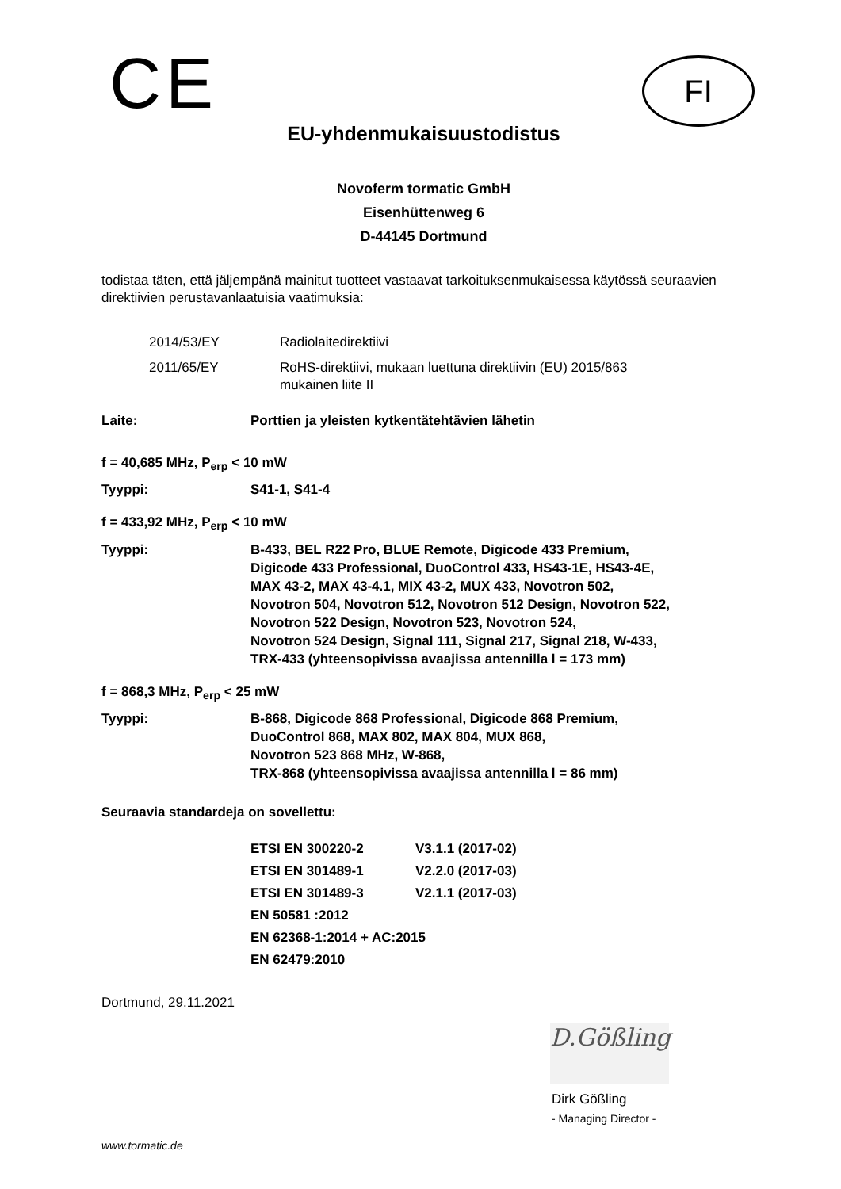CE
FI
EU-yhdenmukaisuustodistus
Novoferm tormatic GmbH
Eisenhüttenweg 6
D-44145 Dortmund
todistaa täten, että jäljempänä mainitut tuotteet vastaavat tarkoituksenmukaisessa käytössä seuraavien direktiivien perustavanlaatuisia vaatimuksia:
| 2014/53/EY | Radiolaitedirektiivi |
| 2011/65/EY | RoHS-direktiivi, mukaan luettuna direktiivin (EU) 2015/863 mukainen liite II |
| Laite: | Porttien ja yleisten kytkentätehtävien lähetin |
| f = 40,685 MHz, P<sub>erp</sub> < 10 mW | |
| Tyyppi: | S41-1, S41-4 |
| f = 433,92 MHz, P<sub>erp</sub> < 10 mW | |
| Tyyppi: | B-433, BEL R22 Pro, BLUE Remote, Digicode 433 Premium, Digicode 433 Professional, DuoControl 433, HS43-1E, HS43-4E, MAX 43-2, MAX 43-4.1, MIX 43-2, MUX 433, Novotron 502, Novotron 504, Novotron 512, Novotron 512 Design, Novotron 522, Novotron 522 Design, Novotron 523, Novotron 524, Novotron 524 Design, Signal 111, Signal 217, Signal 218, W-433, TRX-433 (yhteensopivissa avaajissa antennilla l = 173 mm) |
| f = 868,3 MHz, P<sub>erp</sub> < 25 mW | |
| Tyyppi: | B-868, Digicode 868 Professional, Digicode 868 Premium, DuoControl 868, MAX 802, MAX 804, MUX 868, Novotron 523 868 MHz, W-868, TRX-868 (yhteensopivissa avaajissa antennilla l = 86 mm) |
Seuraavia standardeja on sovellettu:
| ETSI EN 300220-2 | V3.1.1 (2017-02) |
| ETSI EN 301489-1 | V2.2.0 (2017-03) |
| ETSI EN 301489-3 | V2.1.1 (2017-03) |
| EN 50581 :2012 | |
| EN 62368-1:2014 + AC:2015 | |
| EN 62479:2010 | |
Dortmund, 29.11.2021
D.Gößling
Dirk Gößling
- Managing Director -
www.tormatic.de